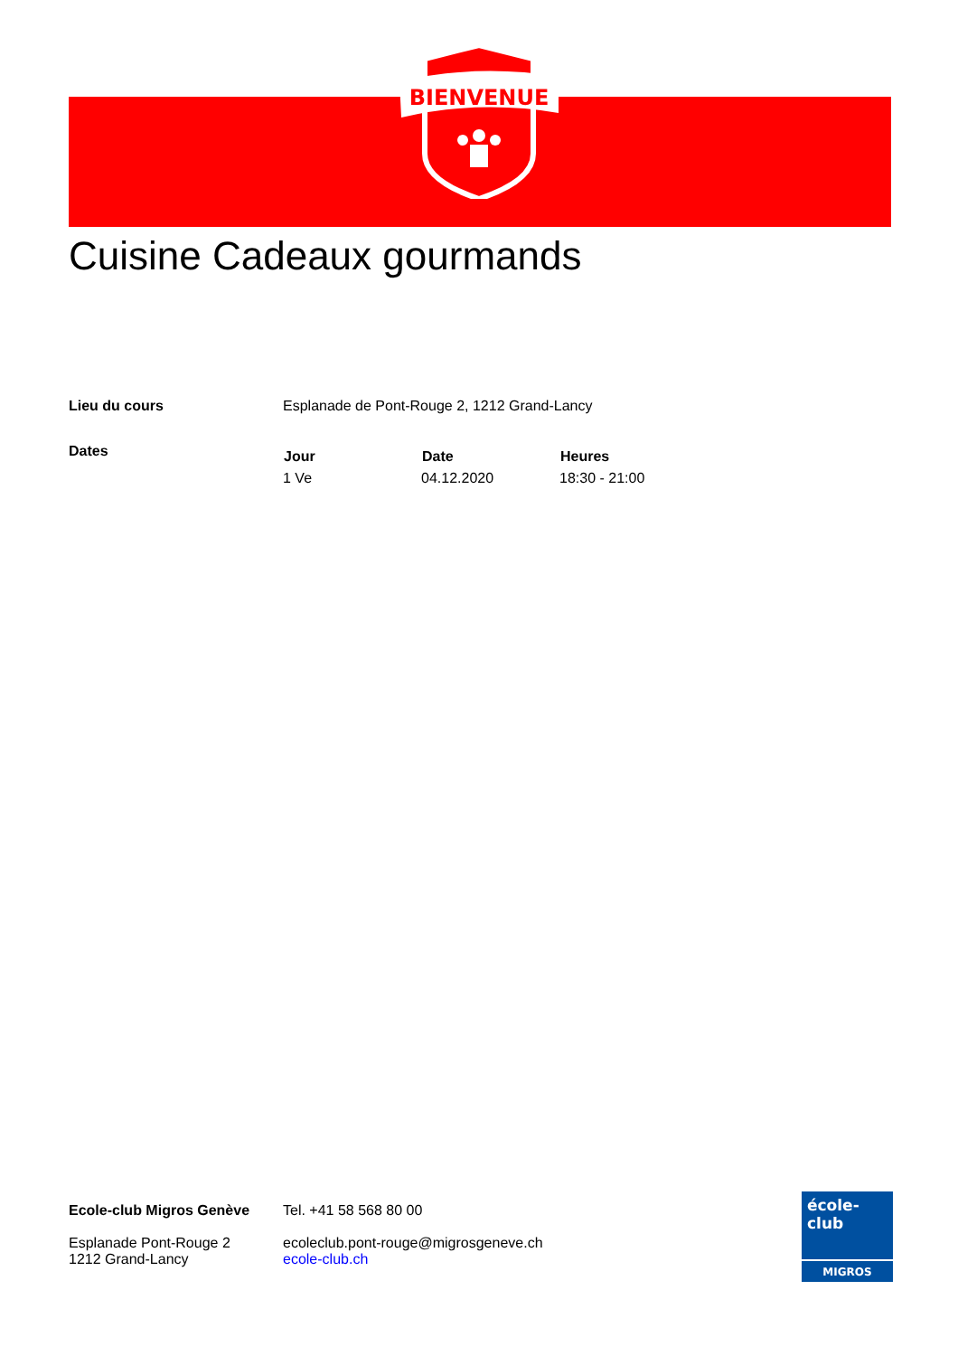BIENVENUE
Cuisine Cadeaux gourmands
| Lieu du cours | Esplanade de Pont-Rouge 2, 1212 Grand-Lancy | | |
| Dates | Jour | Date | Heures |
| | 1 Ve | 04.12.2020 | 18:30 - 21:00 |
Ecole-club Migros Genève
Esplanade Pont-Rouge 2
1212 Grand-Lancy
Tel. +41 58 568 80 00
ecoleclub.pont-rouge@migrosgeneve.ch
ecole-club.ch
école-club
MIGROS